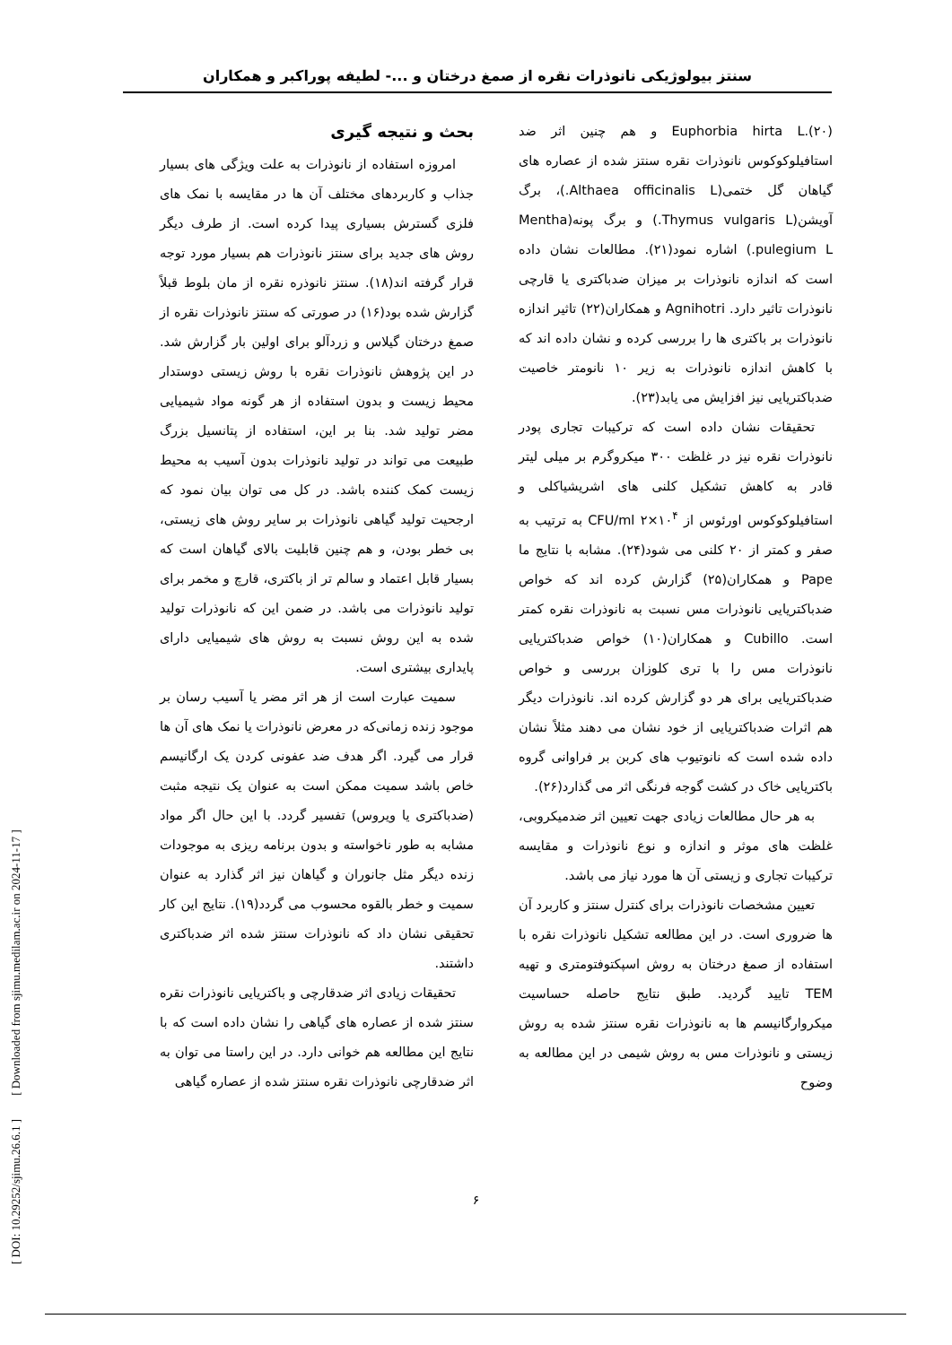سنتز بیولوژیکی نانوذرات نقره از صمغ درختان و ...- لطیفه پوراکبر و همکاران
بحث و نتیجه گیری
امروزه استفاده از نانوذرات به علت ویژگی های بسیار جذاب و کاربردهای مختلف آن ها در مقایسه با نمک های فلزی گسترش بسیاری پیدا کرده است. از طرف دیگر روش های جدید برای سنتز نانوذرات هم بسیار مورد توجه قرار گرفته اند(۱۸). سنتز نانوذره نقره از مان بلوط قبلاً گزارش شده بود(۱۶) در صورتی که سنتز نانوذرات نقره از صمغ درختان گیلاس و زردآلو برای اولین بار گزارش شد. در این پژوهش نانوذرات نقره با روش زیستی دوستدار محیط زیست و بدون استفاده از هر گونه مواد شیمیایی مضر تولید شد. بنا بر این، استفاده از پتانسیل بزرگ طبیعت می تواند در تولید نانوذرات بدون آسیب به محیط زیست کمک کننده باشد. در کل می توان بیان نمود که ارجحیت تولید گیاهی نانوذرات بر سایر روش های زیستی، بی خطر بودن، و هم چنین قابلیت بالای گیاهان است که بسیار قابل اعتماد و سالم تر از باکتری، قارچ و مخمر برای تولید نانوذرات می باشد. در ضمن این که نانوذرات تولید شده به این روش نسبت به روش های شیمیایی دارای پایداری بیشتری است.
سمیت عبارت است از هر اثر مضر یا آسیب رسان بر موجود زنده زمانی‌که در معرض نانوذرات یا نمک های آن ها قرار می گیرد. اگر هدف ضد عفونی کردن یک ارگانیسم خاص باشد سمیت ممکن است به عنوان یک نتیجه مثبت (ضدباکتری یا ویروس) تفسیر گردد. با این حال اگر مواد مشابه به طور ناخواسته و بدون برنامه ریزی به موجودات زنده دیگر مثل جانوران و گیاهان نیز اثر گذارد به عنوان سمیت و خطر بالقوه محسوب می گردد(۱۹). نتایج این کار تحقیقی نشان داد که نانوذرات سنتز شده اثر ضدباکتری داشتند.
تحقیقات زیادی اثر ضدقارچی و باکتریایی نانوذرات نقره سنتز شده از عصاره های گیاهی را نشان داده است که با نتایج این مطالعه هم خوانی دارد. در این راستا می توان به اثر ضدقارچی نانوذرات نقره سنتز شده از عصاره گیاهی
Euphorbia hirta L.(۲۰) و هم چنین اثر ضد استافیلوکوکوس نانوذرات نقره سنتز شده از عصاره های گیاهان گل ختمی(Althaea officinalis L.)، برگ آویشن(Thymus vulgaris L.) و برگ پونه(Mentha pulegium L.) اشاره نمود(۲۱). مطالعات نشان داده است که اندازه نانوذرات بر میزان ضدباکتری یا قارچی نانوذرات تاثیر دارد. Agnihotri و همکاران(۲۲) تاثیر اندازه نانوذرات بر باکتری ها را بررسی کرده و نشان داده اند که با کاهش اندازه نانوذرات به زیر ۱۰ نانومتر خاصیت ضدباکتریایی نیز افزایش می یابد(۲۳).
تحقیقات نشان داده است که ترکیبات تجاری پودر نانوذرات نقره نیز در غلظت ۳۰۰ میکروگرم بر میلی لیتر قادر به کاهش تشکیل کلنی های اشریشیاکلی و استافیلوکوکوس اورئوس از CFU/ml ۲×۱۰<sup>۴</sup> به ترتیب به صفر و کمتر از ۲۰ کلنی می شود(۲۴). مشابه با نتایج ما Pape و همکاران(۲۵) گزارش کرده اند که خواص ضدباکتریایی نانوذرات مس نسبت به نانوذرات نقره کمتر است. Cubillo و همکاران(۱۰) خواص ضدباکتریایی نانوذرات مس را با تری کلوزان بررسی و خواص ضدباکتریایی برای هر دو گزارش کرده اند. نانوذرات دیگر هم اثرات ضدباکتریایی از خود نشان می دهند مثلاً نشان داده شده است که نانوتیوب های کربن بر فراوانی گروه باکتریایی خاک در کشت گوجه فرنگی اثر می گذارد(۲۶).
به هر حال مطالعات زیادی جهت تعیین اثر ضدمیکروبی، غلظت های موثر و اندازه و نوع نانوذرات و مقایسه ترکیبات تجاری و زیستی آن ها مورد نیاز می باشد.
تعیین مشخصات نانوذرات برای کنترل سنتز و کاربرد آن ها ضروری است. در این مطالعه تشکیل نانوذرات نقره با استفاده از صمغ درختان به روش اسپکتوفتومتری و تهیه TEM تایید گردید. طبق نتایج حاصله حساسیت میکروارگانیسم ها به نانوذرات نقره سنتز شده به روش زیستی و نانوذرات مس به روش شیمی در این مطالعه به وضوح
[ DOI: 10.29252/sjimu.26.6.1 ] [ Downloaded from sjimu.medilam.ac.ir on 2024-11-17 ]
۶